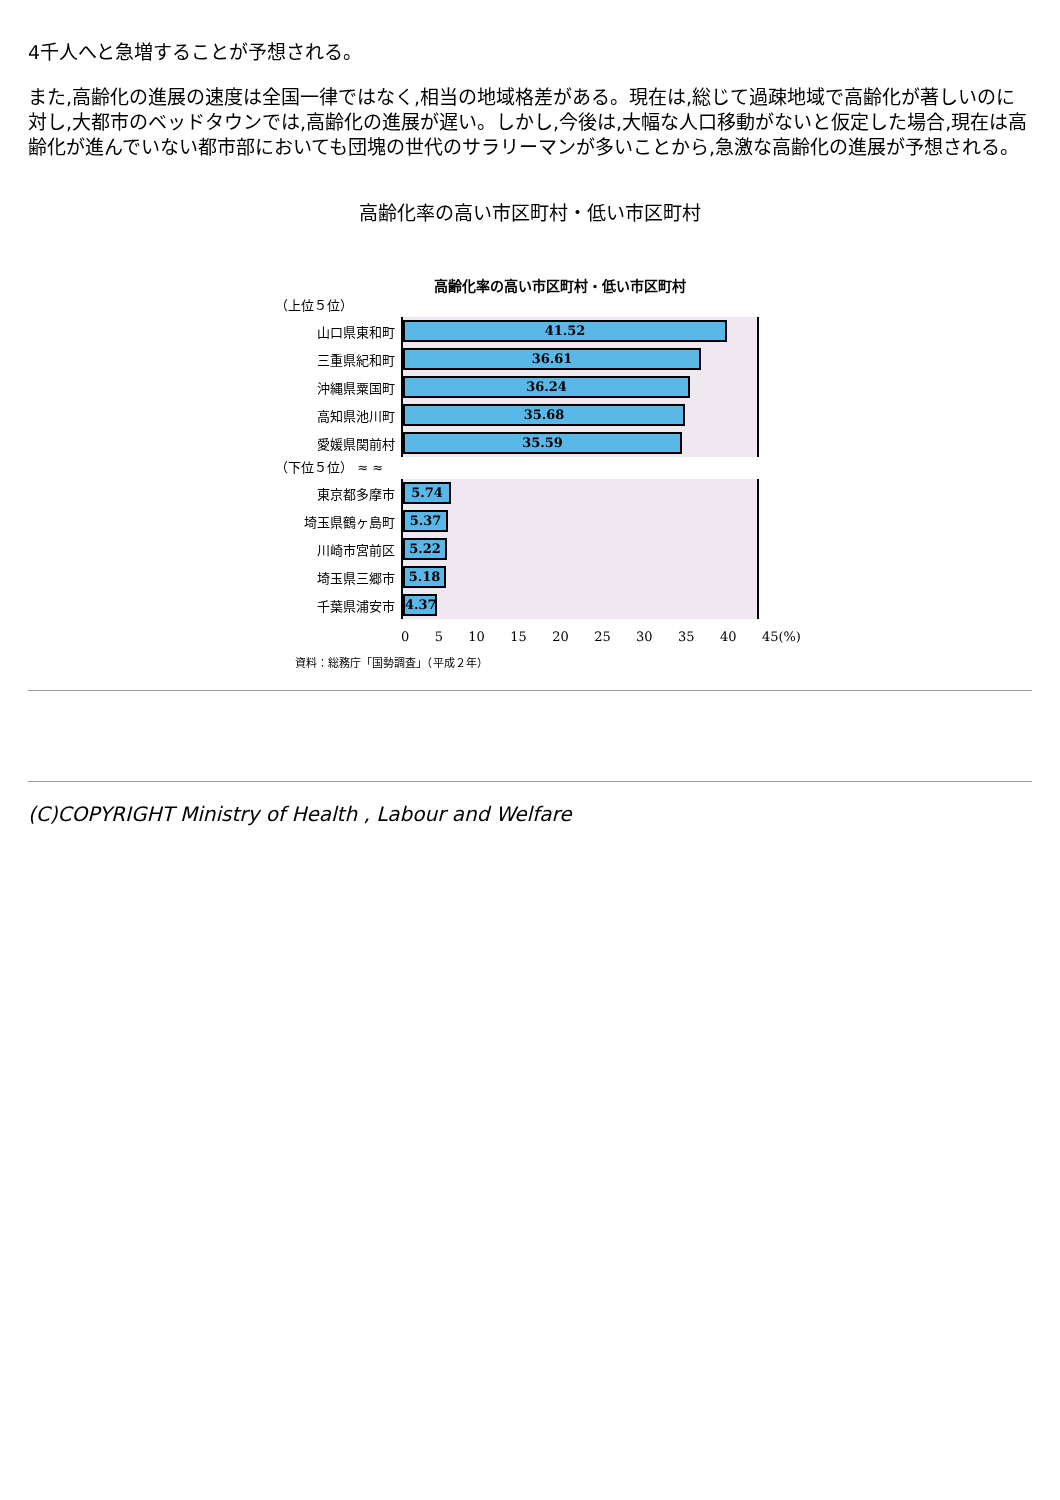4千人へと急増することが予想される。
また,高齢化の進展の速度は全国一律ではなく,相当の地域格差がある。現在は,総じて過疎地域で高齢化が著しいのに対し,大都市のベッドタウンでは,高齢化の進展が遅い。しかし,今後は,大幅な人口移動がないと仮定した場合,現在は高齢化が進んでいない都市部においても団塊の世代のサラリーマンが多いことから,急激な高齢化の進展が予想される。
高齢化率の高い市区町村・低い市区町村
高齢化率の高い市区町村・低い市区町村
（上位５位）
山口県東和町
41.52
三重県紀和町
36.61
沖縄県粟国町
36.24
高知県池川町
35.68
愛媛県関前村
35.59
（下位５位） ≈ ≈
東京都多摩市
5.74
埼玉県鶴ヶ島町
5.37
川崎市宮前区
5.22
埼玉県三郷市
5.18
千葉県浦安市
4.37
0 5 10 15 20 25 30 35 40 45(%)
資料：総務庁「国勢調査」（平成２年）
(C)COPYRIGHT Ministry of Health , Labour and Welfare